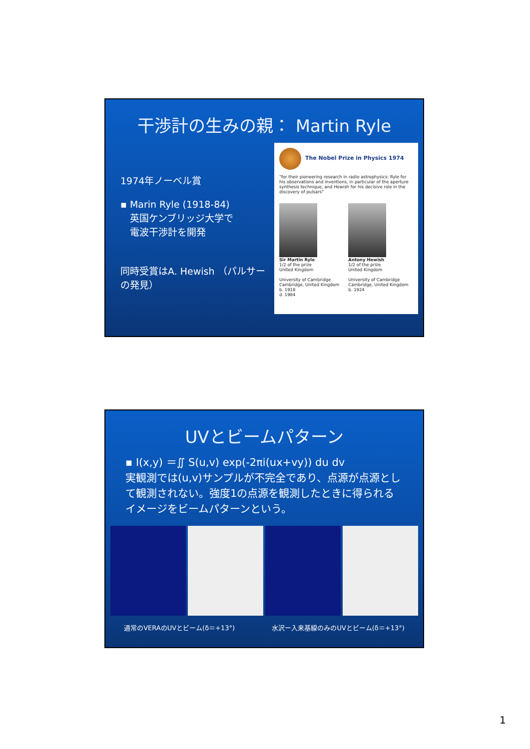干渉計の生みの親： Martin Ryle
1974年ノーベル賞
▪ Marin Ryle (1918-84)
　英国ケンブリッジ大学で
　電波干渉計を開発
同時受賞はA. Hewish （パルサーの発見）
The Nobel Prize in Physics 1974
"for their pioneering research in radio astrophysics: Ryle for his observations and inventions, in particular of the aperture synthesis technique, and Hewish for his decisive role in the discovery of pulsars"
Sir Martin Ryle
1/2 of the prize
United Kingdom
University of Cambridge
Cambridge, United Kingdom
b. 1918
d. 1984
Antony Hewish
1/2 of the prize
United Kingdom
University of Cambridge
Cambridge, United Kingdom
b. 1924
UVとビームパターン
▪ I(x,y) ＝∬ S(u,v) exp(-2πi(ux+vy)) du dv
実観測では(u,v)サンプルが不完全であり、点源が点源として観測されない。強度1の点源を観測したときに得られるイメージをビームパターンという。
通常のVERAのUVとビーム(δ＝+13°) 水沢ー入来基線のみのUVとビーム(δ＝+13°)
1